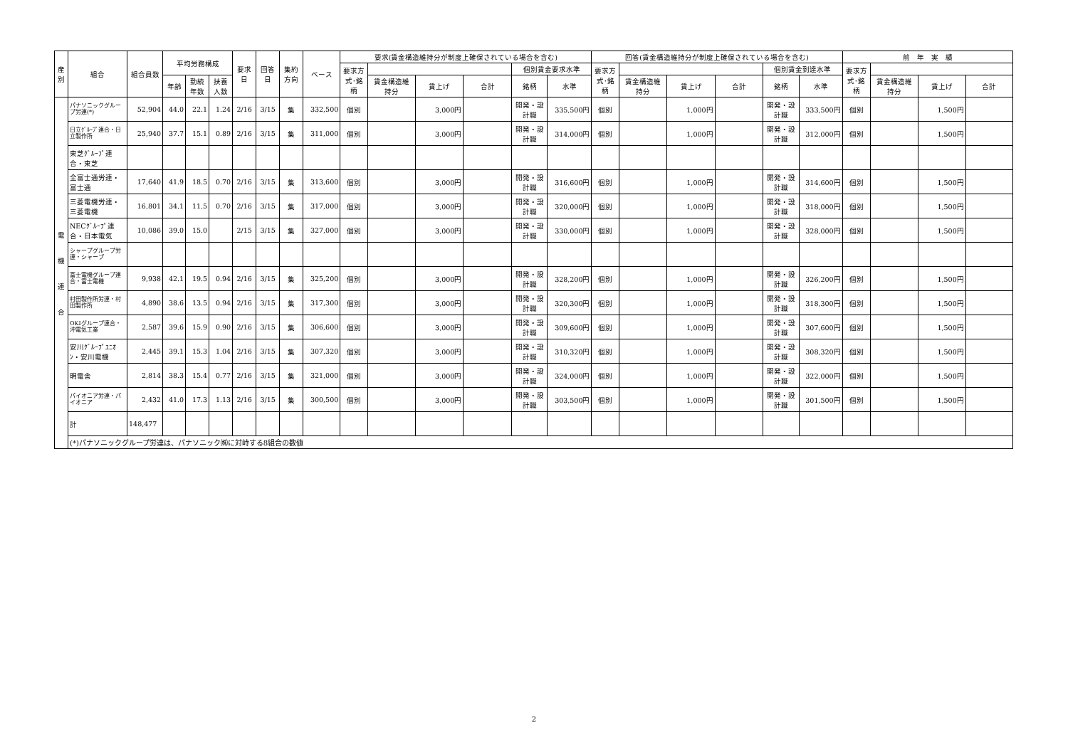| 産 別 | 組合 | 組合員数 | 平均労務構成 | | | 要求 日 | 回答 日 | 集約 方向 | ベース | 要求(賃金構造維持分が制度上確保されている場合を含む) | | | | | | 回答(賃金構造維持分が制度上確保されている場合を含む) | | | | | | 前 年 実 績 | | | |
| --- | --- | --- | --- | --- | --- | --- | --- | --- | --- | --- | --- | --- | --- | --- | --- | --- | --- | --- | --- | --- | --- | --- | --- | --- | --- |
| | | | | | | | | | | 要求方 式･銘 柄 | | | | 個別賃金要求水準 | | 要求方 式･銘 柄 | | | | 個別賃金到達水準 | | 要求方 式･銘 柄 | | | |
| | | | 年齢 | 勤続 年数 | 扶養 人数 | | | | | | 賃金構造維 持分 | 賃上げ | 合計 | 銘柄 | 水準 | | 賃金構造維 持分 | 賃上げ | 合計 | 銘柄 | 水準 | | 賃金構造維 持分 | 賃上げ | 合計 |
| 電 機 連 合 | パナソニックグループ労連(*) | 52,904 | 44.0 | 22.1 | 1.24 | 2/16 | 3/15 | 集 | 332,500 | 個別 | | 3,000円 | | 開発・設計職 | 335,500円 | 個別 | | 1,000円 | | 開発・設計職 | 333,500円 | 個別 | | 1,500円 | |
| | 日立ｸﾞﾙｰﾌﾟ連合・日立製作所 | 25,940 | 37.7 | 15.1 | 0.89 | 2/16 | 3/15 | 集 | 311,000 | 個別 | | 3,000円 | | 開発・設計職 | 314,000円 | 個別 | | 1,000円 | | 開発・設計職 | 312,000円 | 個別 | | 1,500円 | |
| | 東芝ｸﾞﾙｰﾌﾟ連合・東芝 | | | | | | | | | | | | | | | | | | | | | | | | |
| | 全富士通労連・富士通 | 17,640 | 41.9 | 18.5 | 0.70 | 2/16 | 3/15 | 集 | 313,600 | 個別 | | 3,000円 | | 開発・設計職 | 316,600円 | 個別 | | 1,000円 | | 開発・設計職 | 314,600円 | 個別 | | 1,500円 | |
| | 三菱電機労連・三菱電機 | 16,801 | 34.1 | 11.5 | 0.70 | 2/16 | 3/15 | 集 | 317,000 | 個別 | | 3,000円 | | 開発・設計職 | 320,000円 | 個別 | | 1,000円 | | 開発・設計職 | 318,000円 | 個別 | | 1,500円 | |
| | NECｸﾞﾙｰﾌﾟ連合・日本電気 | 10,086 | 39.0 | 15.0 | | 2/15 | 3/15 | 集 | 327,000 | 個別 | | 3,000円 | | 開発・設計職 | 330,000円 | 個別 | | 1,000円 | | 開発・設計職 | 328,000円 | 個別 | | 1,500円 | |
| | シャープグループ労連・シャープ | | | | | | | | | | | | | | | | | | | | | | | | |
| | 富士電機グループ連合・富士電機 | 9,938 | 42.1 | 19.5 | 0.94 | 2/16 | 3/15 | 集 | 325,200 | 個別 | | 3,000円 | | 開発・設計職 | 328,200円 | 個別 | | 1,000円 | | 開発・設計職 | 326,200円 | 個別 | | 1,500円 | |
| | 村田製作所労連・村田製作所 | 4,890 | 38.6 | 13.5 | 0.94 | 2/16 | 3/15 | 集 | 317,300 | 個別 | | 3,000円 | | 開発・設計職 | 320,300円 | 個別 | | 1,000円 | | 開発・設計職 | 318,300円 | 個別 | | 1,500円 | |
| | OKIグループ連合・沖電気工業 | 2,587 | 39.6 | 15.9 | 0.90 | 2/16 | 3/15 | 集 | 306,600 | 個別 | | 3,000円 | | 開発・設計職 | 309,600円 | 個別 | | 1,000円 | | 開発・設計職 | 307,600円 | 個別 | | 1,500円 | |
| | 安川ｸﾞﾙｰﾌﾟﾕﾆｵﾝ・安川電機 | 2,445 | 39.1 | 15.3 | 1.04 | 2/16 | 3/15 | 集 | 307,320 | 個別 | | 3,000円 | | 開発・設計職 | 310,320円 | 個別 | | 1,000円 | | 開発・設計職 | 308,320円 | 個別 | | 1,500円 | |
| | 明電舎 | 2,814 | 38.3 | 15.4 | 0.77 | 2/16 | 3/15 | 集 | 321,000 | 個別 | | 3,000円 | | 開発・設計職 | 324,000円 | 個別 | | 1,000円 | | 開発・設計職 | 322,000円 | 個別 | | 1,500円 | |
| | パイオニア労連・パイオニア | 2,432 | 41.0 | 17.3 | 1.13 | 2/16 | 3/15 | 集 | 300,500 | 個別 | | 3,000円 | | 開発・設計職 | 303,500円 | 個別 | | 1,000円 | | 開発・設計職 | 301,500円 | 個別 | | 1,500円 | |
| | 計 | 148,477 | | | | | | | | | | | | | | | | | | | | | | | |
| | (*)パナソニックグループ労連は、パナソニック㈱に対峙する8組合の数値 | | | | | | | | | | | | | | | | | | | | | | | | |
2